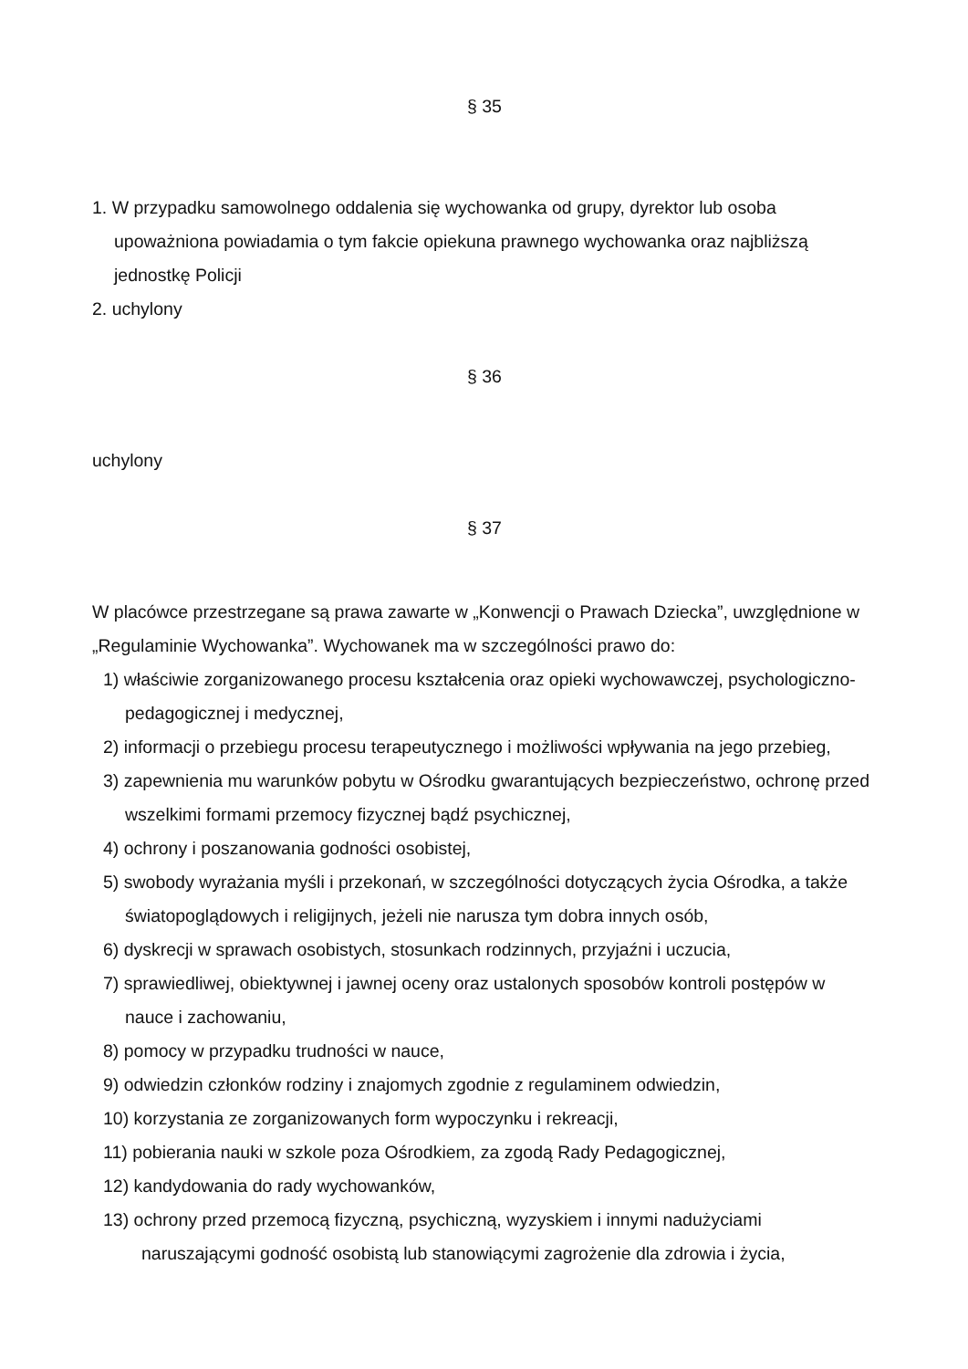§ 35
1. W przypadku samowolnego oddalenia się wychowanka od grupy, dyrektor lub osoba upoważniona powiadamia o tym fakcie opiekuna prawnego wychowanka oraz najbliższą jednostkę Policji
2. uchylony
§ 36
uchylony
§ 37
W placówce przestrzegane są prawa zawarte w „Konwencji o Prawach Dziecka”, uwzględnione w „Regulaminie Wychowanka”. Wychowanek ma w szczególności prawo do:
1) właściwie zorganizowanego procesu kształcenia oraz opieki wychowawczej, psychologiczno-pedagogicznej i medycznej,
2) informacji o przebiegu procesu terapeutycznego i możliwości wpływania na jego przebieg,
3) zapewnienia mu warunków pobytu w Ośrodku gwarantujących bezpieczeństwo, ochronę przed wszelkimi formami przemocy fizycznej bądź psychicznej,
4) ochrony i poszanowania godności osobistej,
5) swobody wyrażania myśli i przekonań, w szczególności dotyczących życia Ośrodka, a także światopoglądowych i religijnych, jeżeli nie narusza tym dobra innych osób,
6) dyskrecji w sprawach osobistych, stosunkach rodzinnych, przyjaźni i uczucia,
7) sprawiedliwej, obiektywnej i jawnej oceny oraz ustalonych sposobów kontroli postępów w nauce i zachowaniu,
8) pomocy w przypadku trudności w nauce,
9) odwiedzin członków rodziny i znajomych zgodnie z regulaminem odwiedzin,
10) korzystania ze zorganizowanych form wypoczynku i rekreacji,
11) pobierania nauki w szkole poza Ośrodkiem, za zgodą Rady Pedagogicznej,
12) kandydowania do rady wychowanków,
13) ochrony przed przemocą fizyczną, psychiczną, wyzyskiem i innymi nadużyciami naruszającymi godność osobistą lub stanowiącymi zagrożenie dla zdrowia i życia,